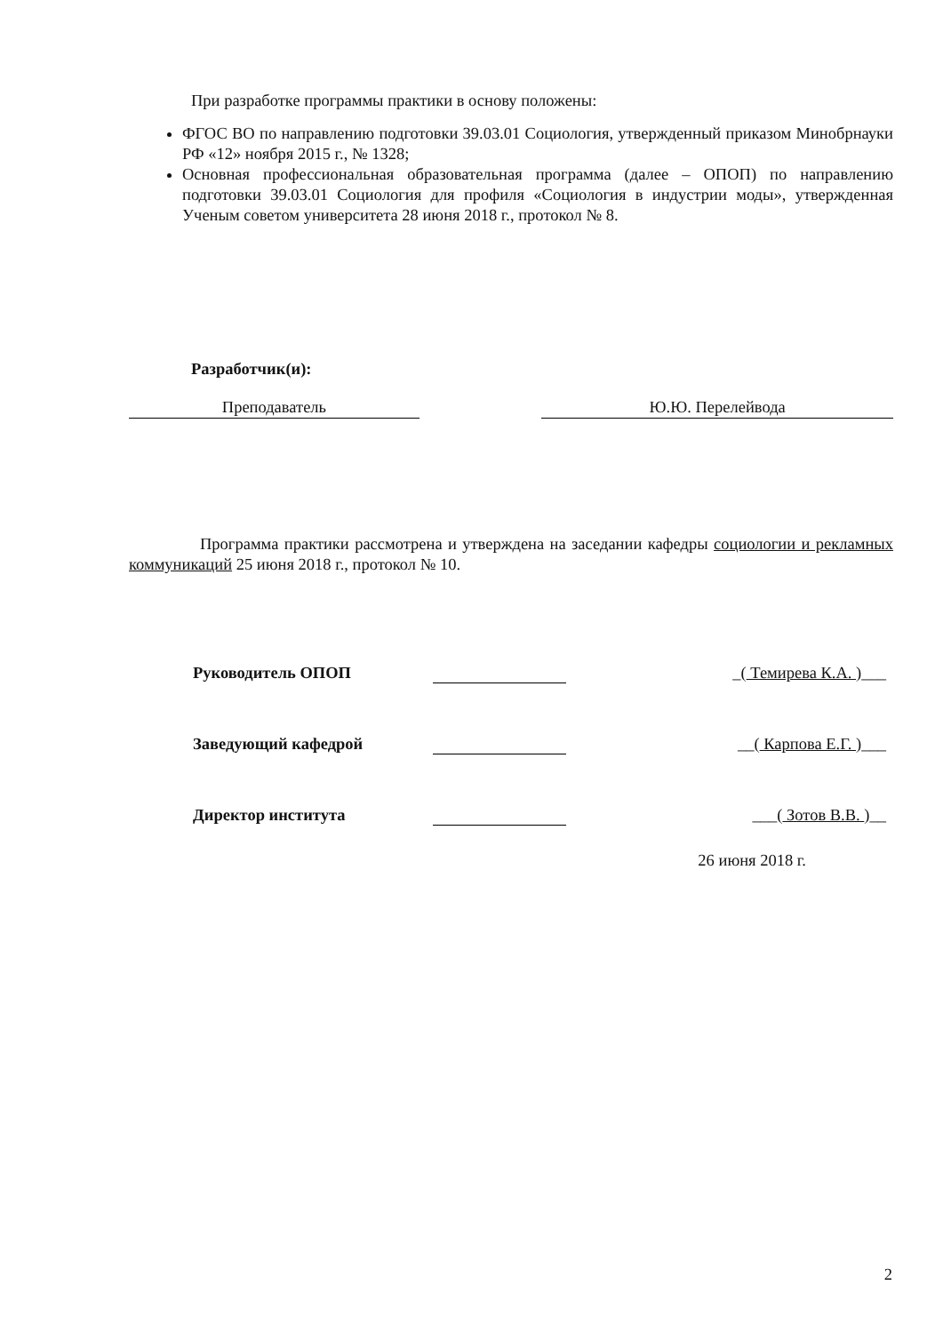При разработке программы практики в основу положены:
ФГОС ВО по направлению подготовки 39.03.01 Социология, утвержденный приказом Минобрнауки РФ «12» ноября 2015 г., № 1328;
Основная профессиональная образовательная программа (далее – ОПОП) по направлению подготовки 39.03.01 Социология для профиля «Социология в индустрии моды», утвержденная Ученым советом университета 28 июня 2018 г., протокол № 8.
Разработчик(и):
| Преподаватель | | Ю.Ю. Перелейвода |
Программа практики рассмотрена и утверждена на заседании кафедры социологии и рекламных коммуникаций 25 июня 2018 г., протокол № 10.
| Руководитель ОПОП | | _( Темирева К.А. )___ |
| Заведующий кафедрой | | __( Карпова Е.Г. )___ |
| Директор института | | ___( Зотов В.В. )__ |
| | | 26 июня 2018 г. |
2